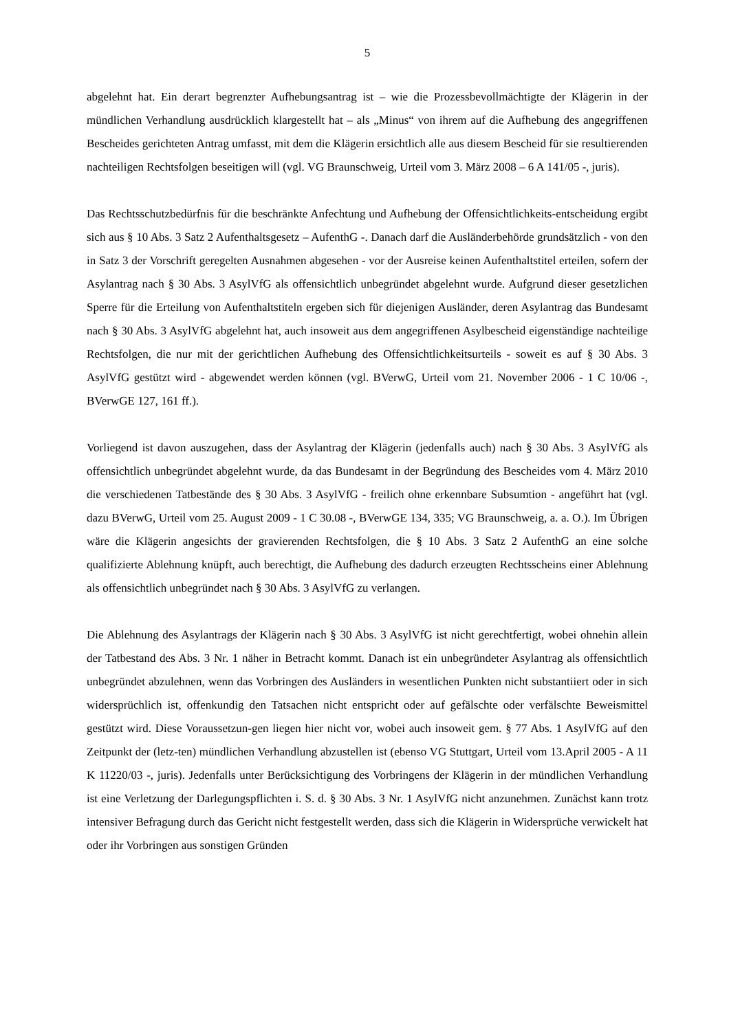5
abgelehnt hat. Ein derart begrenzter Aufhebungsantrag ist – wie die Prozessbevollmächtigte der Klägerin in der mündlichen Verhandlung ausdrücklich klargestellt hat – als „Minus“ von ihrem auf die Aufhebung des angegriffenen Bescheides gerichteten Antrag umfasst, mit dem die Klägerin ersichtlich alle aus diesem Bescheid für sie resultierenden nachteiligen Rechtsfolgen beseitigen will (vgl. VG Braunschweig, Urteil vom 3. März 2008 – 6 A 141/05 -, juris).
Das Rechtsschutzbedürfnis für die beschränkte Anfechtung und Aufhebung der Offensichtlichkeits-entscheidung ergibt sich aus § 10 Abs. 3 Satz 2 Aufenthaltsgesetz – AufenthG -. Danach darf die Ausländerbehörde grundsätzlich - von den in Satz 3 der Vorschrift geregelten Ausnahmen abgesehen - vor der Ausreise keinen Aufenthaltstitel erteilen, sofern der Asylantrag nach § 30 Abs. 3 AsylVfG als offensichtlich unbegründet abgelehnt wurde. Aufgrund dieser gesetzlichen Sperre für die Erteilung von Aufenthaltstiteln ergeben sich für diejenigen Ausländer, deren Asylantrag das Bundesamt nach § 30 Abs. 3 AsylVfG abgelehnt hat, auch insoweit aus dem angegriffenen Asylbescheid eigenständige nachteilige Rechtsfolgen, die nur mit der gerichtlichen Aufhebung des Offensichtlichkeitsurteils - soweit es auf § 30 Abs. 3 AsylVfG gestützt wird - abgewendet werden können (vgl. BVerwG, Urteil vom 21. November 2006 - 1 C 10/06 -, BVerwGE 127, 161 ff.).
Vorliegend ist davon auszugehen, dass der Asylantrag der Klägerin (jedenfalls auch) nach § 30 Abs. 3 AsylVfG als offensichtlich unbegründet abgelehnt wurde, da das Bundesamt in der Begründung des Bescheides vom 4. März 2010 die verschiedenen Tatbestände des § 30 Abs. 3 AsylVfG - freilich ohne erkennbare Subsumtion - angeführt hat (vgl. dazu BVerwG, Urteil vom 25. August 2009 - 1 C 30.08 -, BVerwGE 134, 335; VG Braunschweig, a. a. O.). Im Übrigen wäre die Klägerin angesichts der gravierenden Rechtsfolgen, die § 10 Abs. 3 Satz 2 AufenthG an eine solche qualifizierte Ablehnung knüpft, auch berechtigt, die Aufhebung des dadurch erzeugten Rechtsscheins einer Ablehnung als offensichtlich unbegründet nach § 30 Abs. 3 AsylVfG zu verlangen.
Die Ablehnung des Asylantrags der Klägerin nach § 30 Abs. 3 AsylVfG ist nicht gerechtfertigt, wobei ohnehin allein der Tatbestand des Abs. 3 Nr. 1 näher in Betracht kommt. Danach ist ein unbegründeter Asylantrag als offensichtlich unbegründet abzulehnen, wenn das Vorbringen des Ausländers in wesentlichen Punkten nicht substantiiert oder in sich widersprüchlich ist, offenkundig den Tatsachen nicht entspricht oder auf gefälschte oder verfälschte Beweismittel gestützt wird. Diese Voraussetzun-gen liegen hier nicht vor, wobei auch insoweit gem. § 77 Abs. 1 AsylVfG auf den Zeitpunkt der (letz-ten) mündlichen Verhandlung abzustellen ist (ebenso VG Stuttgart, Urteil vom 13.April 2005 - A 11 K 11220/03 -, juris). Jedenfalls unter Berücksichtigung des Vorbringens der Klägerin in der mündlichen Verhandlung ist eine Verletzung der Darlegungspflichten i. S. d. § 30 Abs. 3 Nr. 1 AsylVfG nicht anzunehmen. Zunächst kann trotz intensiver Befragung durch das Gericht nicht festgestellt werden, dass sich die Klägerin in Widersprüche verwickelt hat oder ihr Vorbringen aus sonstigen Gründen